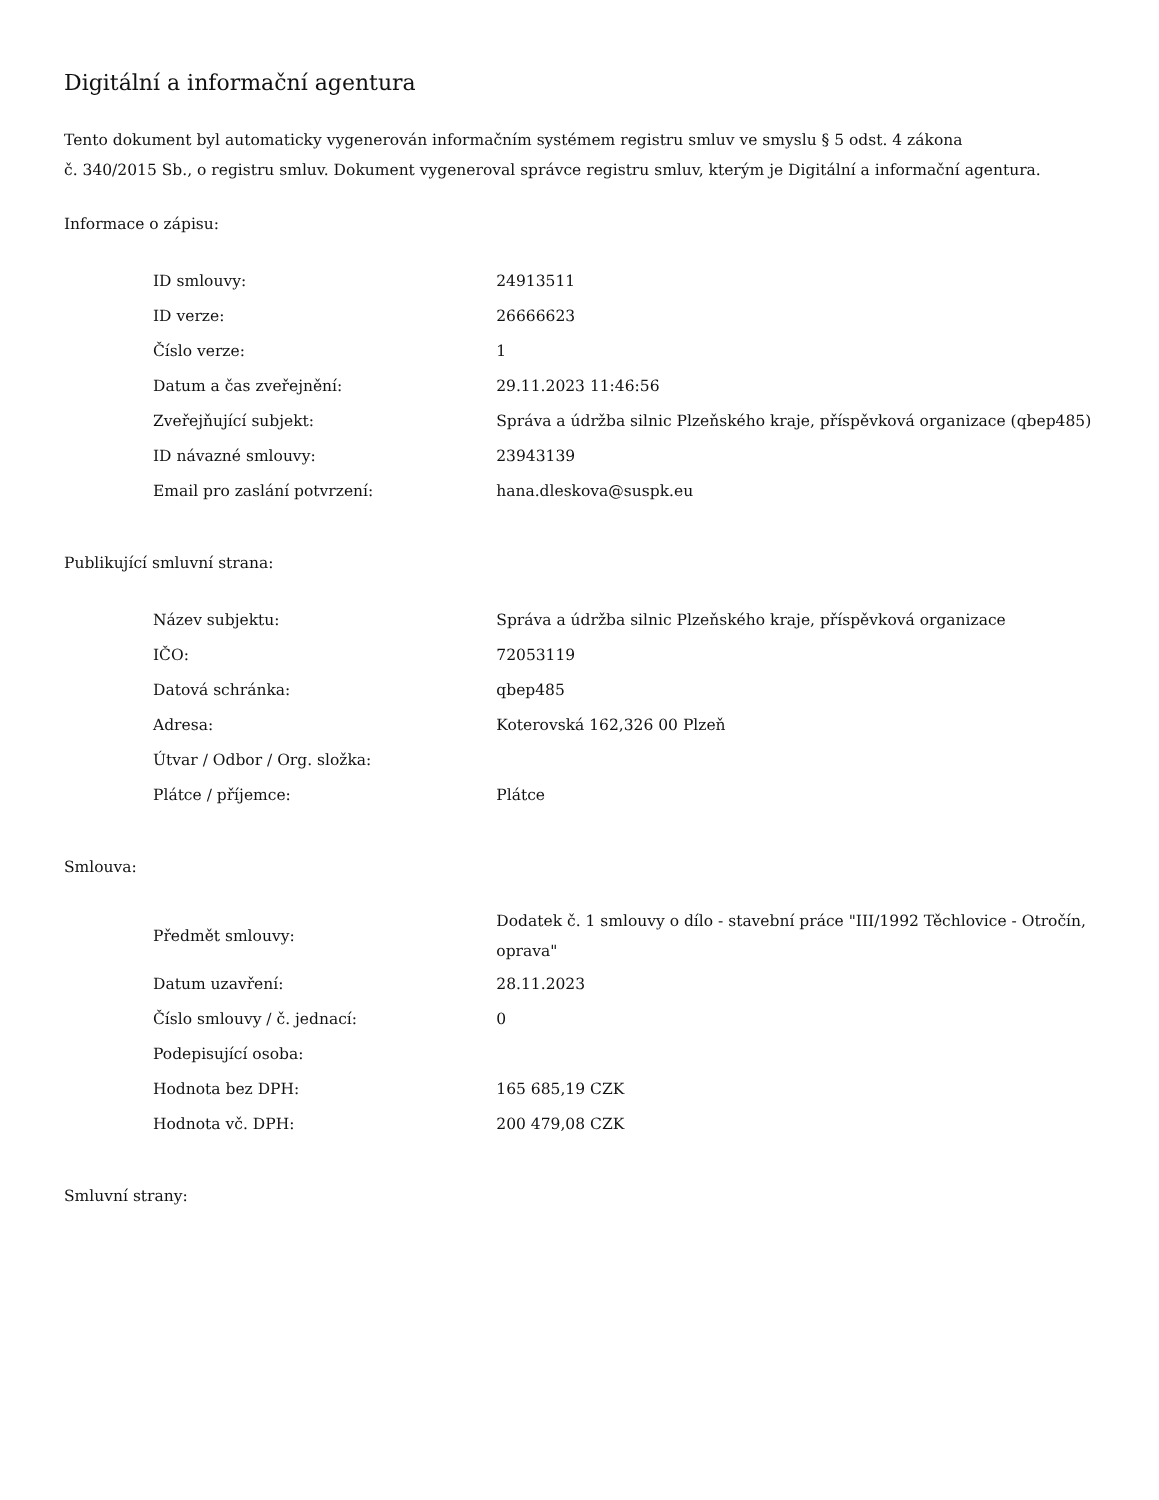Digitální a informační agentura
Tento dokument byl automaticky vygenerován informačním systémem registru smluv ve smyslu § 5 odst. 4 zákona
č. 340/2015 Sb., o registru smluv. Dokument vygeneroval správce registru smluv, kterým je Digitální a informační agentura.
Informace o zápisu:
| ID smlouvy: | 24913511 |
| ID verze: | 26666623 |
| Číslo verze: | 1 |
| Datum a čas zveřejnění: | 29.11.2023 11:46:56 |
| Zveřejňující subjekt: | Správa a údržba silnic Plzeňského kraje, příspěvková organizace (qbep485) |
| ID návazné smlouvy: | 23943139 |
| Email pro zaslání potvrzení: | hana.dleskova@suspk.eu |
Publikující smluvní strana:
| Název subjektu: | Správa a údržba silnic Plzeňského kraje, příspěvková organizace |
| IČO: | 72053119 |
| Datová schránka: | qbep485 |
| Adresa: | Koterovská 162,326 00 Plzeň |
| Útvar / Odbor / Org. složka: | |
| Plátce / příjemce: | Plátce |
Smlouva:
| Předmět smlouvy: | Dodatek č. 1 smlouvy o dílo - stavební práce "III/1992 Těchlovice - Otročín, oprava" |
| Datum uzavření: | 28.11.2023 |
| Číslo smlouvy / č. jednací: | 0 |
| Podepisující osoba: | |
| Hodnota bez DPH: | 165 685,19 CZK |
| Hodnota vč. DPH: | 200 479,08 CZK |
Smluvní strany: